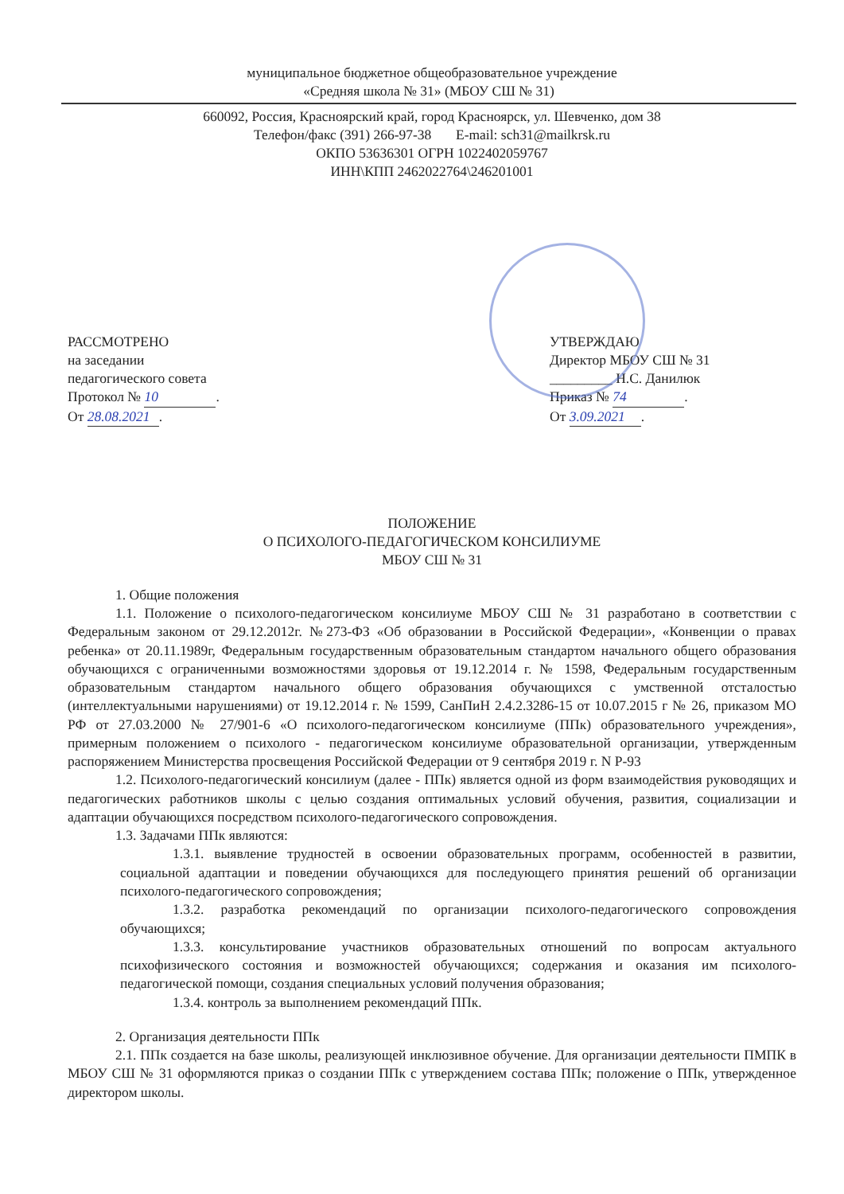муниципальное бюджетное общеобразовательное учреждение
«Средняя школа № 31» (МБОУ СШ № 31)
660092, Россия, Красноярский край, город Красноярск, ул. Шевченко, дом 38
Телефон/факс (391) 266-97-38 E-mail: sch31@mailkrsk.ru
ОКПО 53636301 ОГРН 1022402059767
ИНН\КПП 2462022764\246201001
РАССМОТРЕНО
на заседании
педагогического совета
Протокол № 10.
От 28.08.2021.
УТВЕРЖДАЮ
Директор МБОУ СШ № 31
_________ Н.С. Данилюк
Приказ № 74.
От 3.09.2021.
ПОЛОЖЕНИЕ
О ПСИХОЛОГО-ПЕДАГОГИЧЕСКОМ КОНСИЛИУМЕ
МБОУ СШ № 31
1. Общие положения
1.1. Положение о психолого-педагогическом консилиуме МБОУ СШ № 31 разработано в соответствии с Федеральным законом от 29.12.2012г. №273-ФЗ «Об образовании в Российской Федерации», «Конвенции о правах ребенка» от 20.11.1989г, Федеральным государственным образовательным стандартом начального общего образования обучающихся с ограниченными возможностями здоровья от 19.12.2014 г. № 1598, Федеральным государственным образовательным стандартом начального общего образования обучающихся с умственной отсталостью (интеллектуальными нарушениями) от 19.12.2014 г. № 1599, СанПиН 2.4.2.3286-15 от 10.07.2015 г № 26, приказом МО РФ от 27.03.2000 № 27/901-6 «О психолого-педагогическом консилиуме (ППк) образовательного учреждения», примерным положением о психолого - педагогическом консилиуме образовательной организации, утвержденным распоряжением Министерства просвещения Российской Федерации от 9 сентября 2019 г. N Р-93
1.2. Психолого-педагогический консилиум (далее - ППк) является одной из форм взаимодействия руководящих и педагогических работников школы с целью создания оптимальных условий обучения, развития, социализации и адаптации обучающихся посредством психолого-педагогического сопровождения.
1.3. Задачами ППк являются:
1.3.1. выявление трудностей в освоении образовательных программ, особенностей в развитии, социальной адаптации и поведении обучающихся для последующего принятия решений об организации психолого-педагогического сопровождения;
1.3.2. разработка рекомендаций по организации психолого-педагогического сопровождения обучающихся;
1.3.3. консультирование участников образовательных отношений по вопросам актуального психофизического состояния и возможностей обучающихся; содержания и оказания им психолого-педагогической помощи, создания специальных условий получения образования;
1.3.4. контроль за выполнением рекомендаций ППк.
2. Организация деятельности ППк
2.1. ППк создается на базе школы, реализующей инклюзивное обучение. Для организации деятельности ПМПК в МБОУ СШ № 31 оформляются приказ о создании ППк с утверждением состава ППк; положение о ППк, утвержденное директором школы.